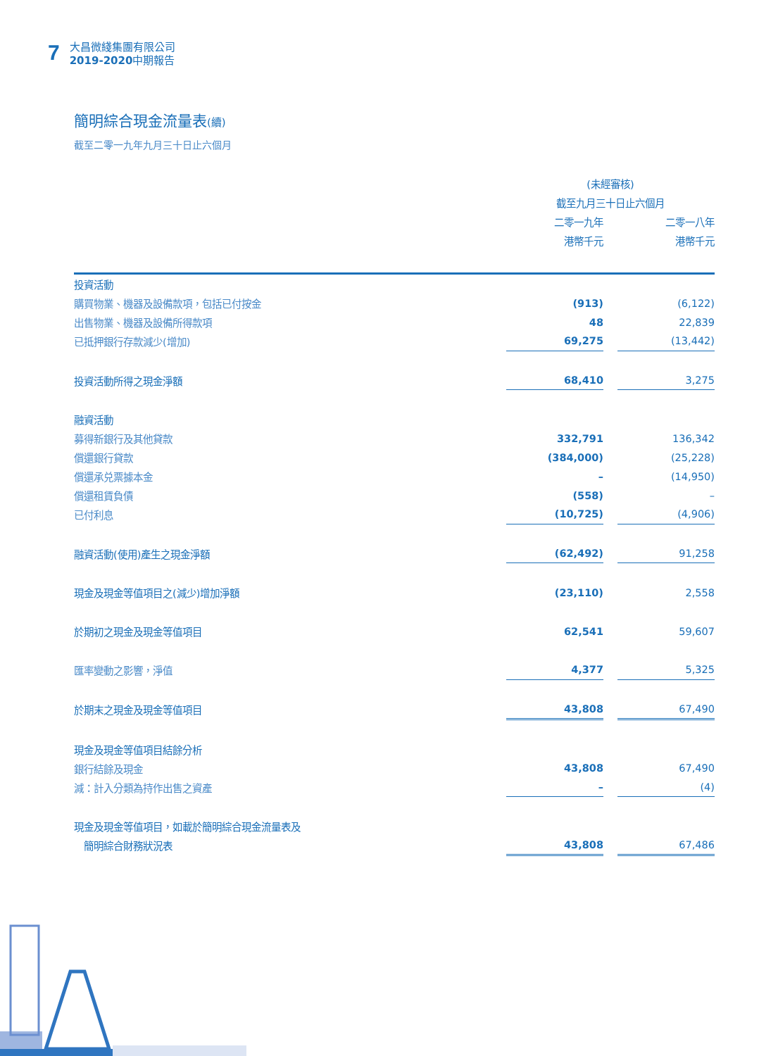7
大昌微綫集團有限公司
2019-2020中期報告
簡明綜合現金流量表(續)
截至二零一九年九月三十日止六個月
| | (未經審核) | | |
| | 截至九月三十日止六個月 | | |
| | 二零一九年 | | 二零一八年 |
| | 港幣千元 | | 港幣千元 |
| 投資活動 | | | |
| 購買物業、機器及設備款項，包括已付按金 | (913) | | (6,122) |
| 出售物業、機器及設備所得款項 | 48 | | 22,839 |
| 已抵押銀行存款減少(增加) | 69,275 | | (13,442) |
| 投資活動所得之現金淨額 | 68,410 | | 3,275 |
| 融資活動 | | | |
| 募得新銀行及其他貸款 | 332,791 | | 136,342 |
| 償還銀行貸款 | (384,000) | | (25,228) |
| 償還承兑票據本金 | – | | (14,950) |
| 償還租賃負債 | (558) | | – |
| 已付利息 | (10,725) | | (4,906) |
| 融資活動(使用)產生之現金淨額 | (62,492) | | 91,258 |
| 現金及現金等值項目之(減少)增加淨額 | (23,110) | | 2,558 |
| 於期初之現金及現金等值項目 | 62,541 | | 59,607 |
| 匯率變動之影響，淨值 | 4,377 | | 5,325 |
| 於期末之現金及現金等值項目 | 43,808 | | 67,490 |
| 現金及現金等值項目結餘分析 | | | |
| 銀行結餘及現金 | 43,808 | | 67,490 |
| 減：計入分類為持作出售之資產 | – | | (4) |
| 現金及現金等值項目，如載於簡明綜合現金流量表及 | | | |
| 簡明綜合財務狀況表 | 43,808 | | 67,486 |